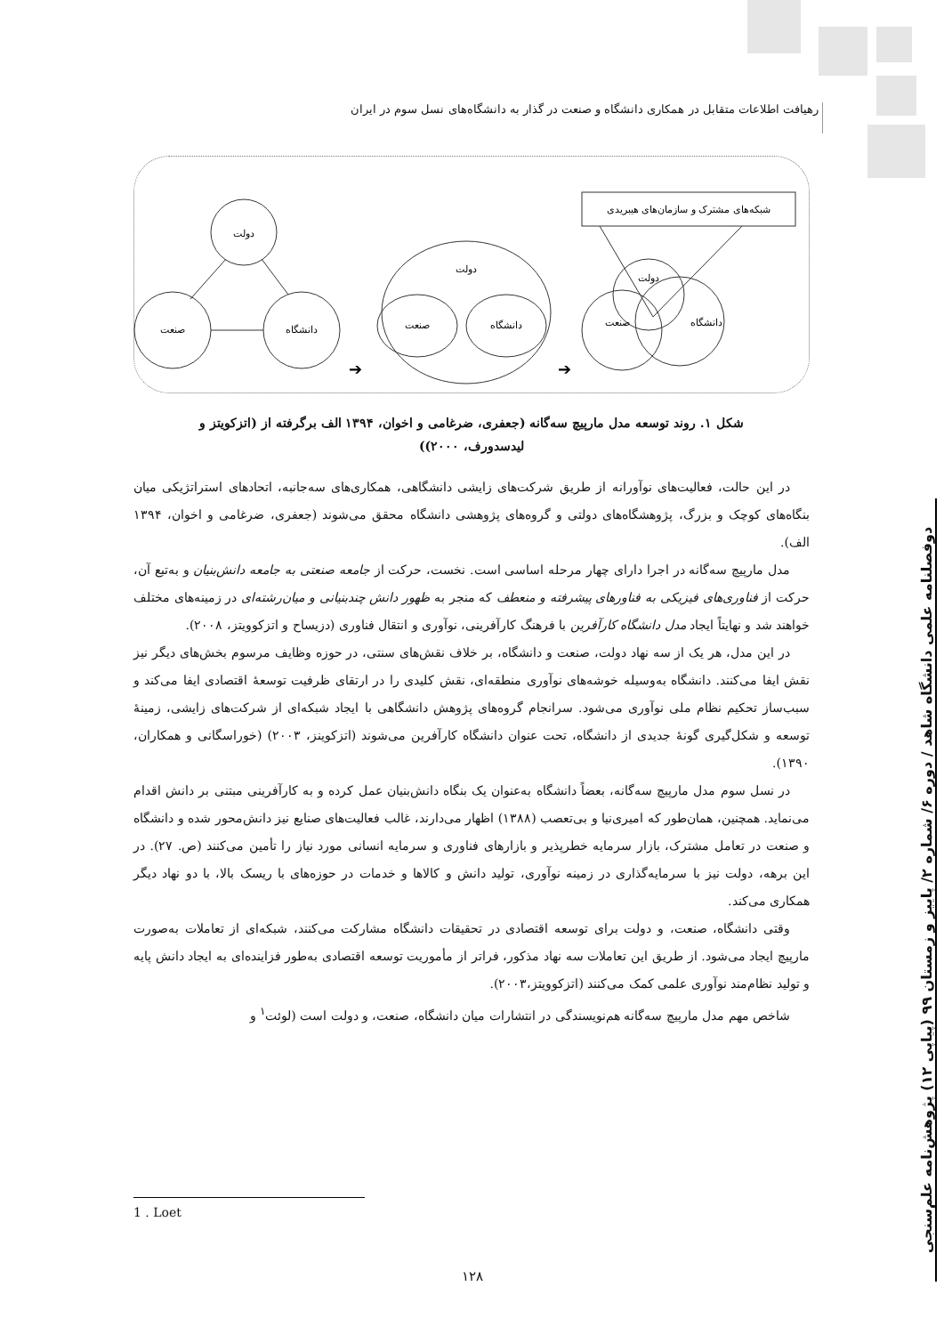رهیافت اطلاعات متقابل در همکاری دانشگاه و صنعت در گذار به دانشگاه‌های نسل سوم در ایران
دوفصلنامه علمی دانشگاه شاهد / دوره ۶/ شماره ۲/ پاییز و زمستان ۹۹ (پیاپی ۱۲) پژوهش‌نامه علم‌سنجی
شبکه‌های مشترک و سازمان‌های هیبریدی
دولت
دانشگاه
صنعت
دولت
صنعت
دانشگاه
دولت
صنعت
دانشگاه
➔
➔
شکل ۱. روند توسعه مدل مارپیچ سه‌گانه (جعفری، ضرغامی و اخوان، ۱۳۹۴ الف برگرفته از (اتزکویتز و
لیدسدورف، ۲۰۰۰))
در این حالت، فعالیت‌های نوآورانه از طریق شرکت‌های زایشی دانشگاهی، همکاری‌های سه‌جانبه، اتحادهای استراتژیکی میان بنگاه‌های کوچک و بزرگ، پژوهشگاه‌های دولتی و گروه‌های پژوهشی دانشگاه محقق می‌شوند (جعفری، ضرغامی و اخوان، ۱۳۹۴ الف).
مدل مارپیچ سه‌گانه در اجرا دارای چهار مرحله اساسی است. نخست، حرکت از جامعه صنعتی به جامعه دانش‌بنیان و به‌تبع آن، حرکت از فناوری‌های فیزیکی به فناورهای پیشرفته و منعطف که منجر به ظهور دانش چندبنیانی و میان‌رشته‌ای در زمینه‌های مختلف خواهند شد و نهایتاً ایجاد مدل دانشگاه کارآفرین با فرهنگ کارآفرینی، نوآوری و انتقال فناوری (دزیساح و اتزکوویتز، ۲۰۰۸).
در این مدل، هر یک از سه نهاد دولت، صنعت و دانشگاه، بر خلاف نقش‌های سنتی، در حوزه وظایف مرسوم بخش‌های دیگر نیز نقش ایفا می‌کنند. دانشگاه به‌وسیله خوشه‌های نوآوری منطقه‌ای، نقش کلیدی را در ارتقای ظرفیت توسعهٔ اقتصادی ایفا می‌کند و سبب‌ساز تحکیم نظام ملی نوآوری می‌شود. سرانجام گروه‌های پژوهش دانشگاهی با ایجاد شبکه‌ای از شرکت‌های زایشی، زمینهٔ توسعه و شکل‌گیری گونهٔ جدیدی از دانشگاه، تحت عنوان دانشگاه کارآفرین می‌شوند (اتزکوینز، ۲۰۰۳) (خوراسگانی و همکاران، ۱۳۹۰).
در نسل سوم مدل مارپیچ سه‌گانه، بعضاً دانشگاه به‌عنوان یک بنگاه دانش‌بنیان عمل کرده و به کارآفرینی مبتنی بر دانش اقدام می‌نماید. همچنین، همان‌طور که امیری‌نیا و بی‌تعصب (۱۳۸۸) اظهار می‌دارند، غالب فعالیت‌های صنایع نیز دانش‌محور شده و دانشگاه و صنعت در تعامل مشترک، بازار سرمایه خطرپذیر و بازارهای فناوری و سرمایه انسانی مورد نیاز را تأمین می‌کنند (ص. ۲۷). در این برهه، دولت نیز با سرمایه‌گذاری در زمینه نوآوری، تولید دانش و کالاها و خدمات در حوزه‌های با ریسک بالا، با دو نهاد دیگر همکاری می‌کند.
وقتی دانشگاه، صنعت، و دولت برای توسعه اقتصادی در تحقیقات دانشگاه مشارکت می‌کنند، شبکه‌ای از تعاملات به‌صورت مارپیچ ایجاد می‌شود. از طریق این تعاملات سه نهاد مذکور، فراتر از مأموریت توسعه اقتصادی به‌طور فزاینده‌ای به ایجاد دانش پایه و تولید نظام‌مند نوآوری علمی کمک می‌کنند (اتزکوویتز،۲۰۰۳).
شاخص مهم مدل مارپیچ سه‌گانه هم‌نویسندگی در انتشارات میان دانشگاه، صنعت، و دولت است (لوئت<sup>۱</sup> و
1 . Loet
۱۲۸